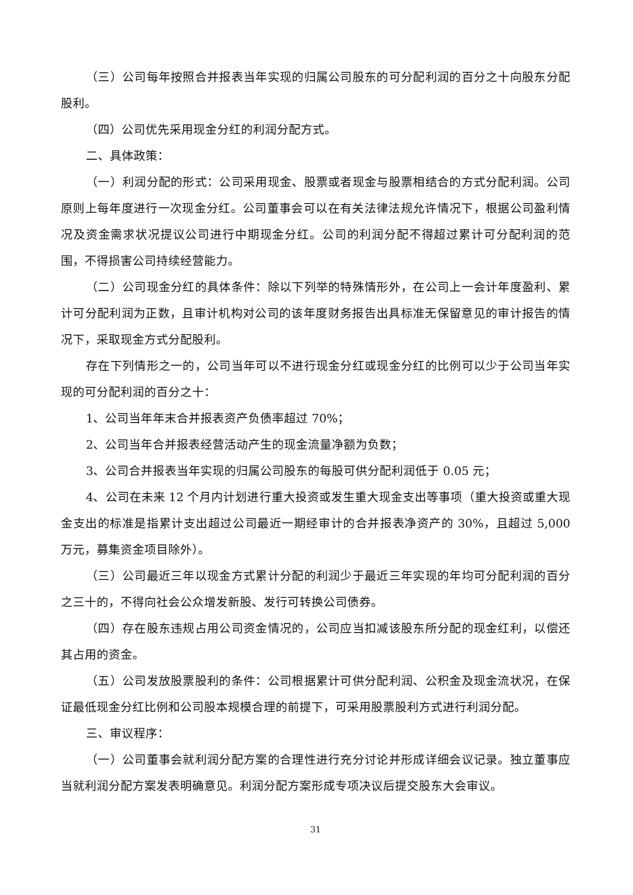（三）公司每年按照合并报表当年实现的归属公司股东的可分配利润的百分之十向股东分配股利。
（四）公司优先采用现金分红的利润分配方式。
二、具体政策：
（一）利润分配的形式：公司采用现金、股票或者现金与股票相结合的方式分配利润。公司原则上每年度进行一次现金分红。公司董事会可以在有关法律法规允许情况下，根据公司盈利情况及资金需求状况提议公司进行中期现金分红。公司的利润分配不得超过累计可分配利润的范围，不得损害公司持续经营能力。
（二）公司现金分红的具体条件：除以下列举的特殊情形外，在公司上一会计年度盈利、累计可分配利润为正数，且审计机构对公司的该年度财务报告出具标准无保留意见的审计报告的情况下，采取现金方式分配股利。
存在下列情形之一的，公司当年可以不进行现金分红或现金分红的比例可以少于公司当年实现的可分配利润的百分之十：
1、公司当年年末合并报表资产负债率超过 70%；
2、公司当年合并报表经营活动产生的现金流量净额为负数；
3、公司合并报表当年实现的归属公司股东的每股可供分配利润低于 0.05 元；
4、公司在未来 12 个月内计划进行重大投资或发生重大现金支出等事项（重大投资或重大现金支出的标准是指累计支出超过公司最近一期经审计的合并报表净资产的 30%，且超过 5,000 万元，募集资金项目除外）。
（三）公司最近三年以现金方式累计分配的利润少于最近三年实现的年均可分配利润的百分之三十的，不得向社会公众增发新股、发行可转换公司债券。
（四）存在股东违规占用公司资金情况的，公司应当扣减该股东所分配的现金红利，以偿还其占用的资金。
（五）公司发放股票股利的条件：公司根据累计可供分配利润、公积金及现金流状况，在保证最低现金分红比例和公司股本规模合理的前提下，可采用股票股利方式进行利润分配。
三、审议程序：
（一）公司董事会就利润分配方案的合理性进行充分讨论并形成详细会议记录。独立董事应当就利润分配方案发表明确意见。利润分配方案形成专项决议后提交股东大会审议。
31